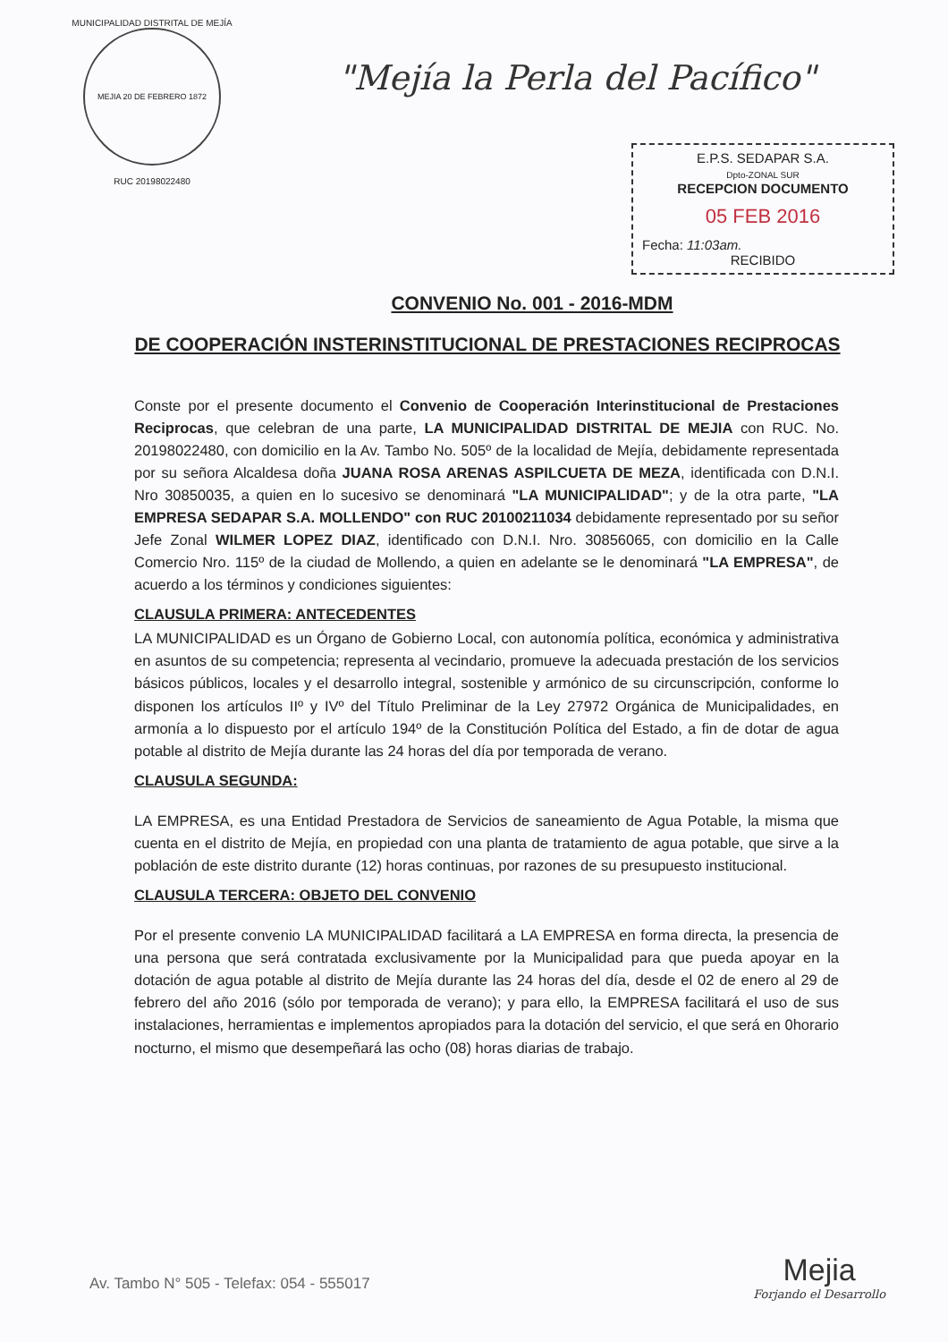MUNICIPALIDAD DISTRITAL DE MEJÍA
MEJIA 20 DE FEBRERO 1872
RUC 20198022480
"Mejía la Perla del Pacífico"
E.P.S. SEDAPAR S.A.
Dpto-ZONAL SUR
RECEPCION DOCUMENTO
05 FEB 2016
Fecha: 11:03am.
RECIBIDO
CONVENIO No. 001 - 2016-MDM
DE COOPERACIÓN INSTERINSTITUCIONAL DE PRESTACIONES RECIPROCAS
Conste por el presente documento el Convenio de Cooperación Interinstitucional de Prestaciones Reciprocas, que celebran de una parte, LA MUNICIPALIDAD DISTRITAL DE MEJIA con RUC. No. 20198022480, con domicilio en la Av. Tambo No. 505º de la localidad de Mejía, debidamente representada por su señora Alcaldesa doña JUANA ROSA ARENAS ASPILCUETA DE MEZA, identificada con D.N.I. Nro 30850035, a quien en lo sucesivo se denominará "LA MUNICIPALIDAD"; y de la otra parte, "LA EMPRESA SEDAPAR S.A. MOLLENDO" con RUC 20100211034 debidamente representado por su señor Jefe Zonal WILMER LOPEZ DIAZ, identificado con D.N.I. Nro. 30856065, con domicilio en la Calle Comercio Nro. 115º de la ciudad de Mollendo, a quien en adelante se le denominará "LA EMPRESA", de acuerdo a los términos y condiciones siguientes:
CLAUSULA PRIMERA: ANTECEDENTES
LA MUNICIPALIDAD es un Órgano de Gobierno Local, con autonomía política, económica y administrativa en asuntos de su competencia; representa al vecindario, promueve la adecuada prestación de los servicios básicos públicos, locales y el desarrollo integral, sostenible y armónico de su circunscripción, conforme lo disponen los artículos IIº y IVº del Título Preliminar de la Ley 27972 Orgánica de Municipalidades, en armonía a lo dispuesto por el artículo 194º de la Constitución Política del Estado, a fin de dotar de agua potable al distrito de Mejía durante las 24 horas del día por temporada de verano.
CLAUSULA SEGUNDA:
LA EMPRESA, es una Entidad Prestadora de Servicios de saneamiento de Agua Potable, la misma que cuenta en el distrito de Mejía, en propiedad con una planta de tratamiento de agua potable, que sirve a la población de este distrito durante (12) horas continuas, por razones de su presupuesto institucional.
CLAUSULA TERCERA: OBJETO DEL CONVENIO
Por el presente convenio LA MUNICIPALIDAD facilitará a LA EMPRESA en forma directa, la presencia de una persona que será contratada exclusivamente por la Municipalidad para que pueda apoyar en la dotación de agua potable al distrito de Mejía durante las 24 horas del día, desde el 02 de enero al 29 de febrero del año 2016 (sólo por temporada de verano); y para ello, la EMPRESA facilitará el uso de sus instalaciones, herramientas e implementos apropiados para la dotación del servicio, el que será en 0horario nocturno, el mismo que desempeñará las ocho (08) horas diarias de trabajo.
Av. Tambo N° 505 - Telefax: 054 - 555017
Mejia
Forjando el Desarrollo